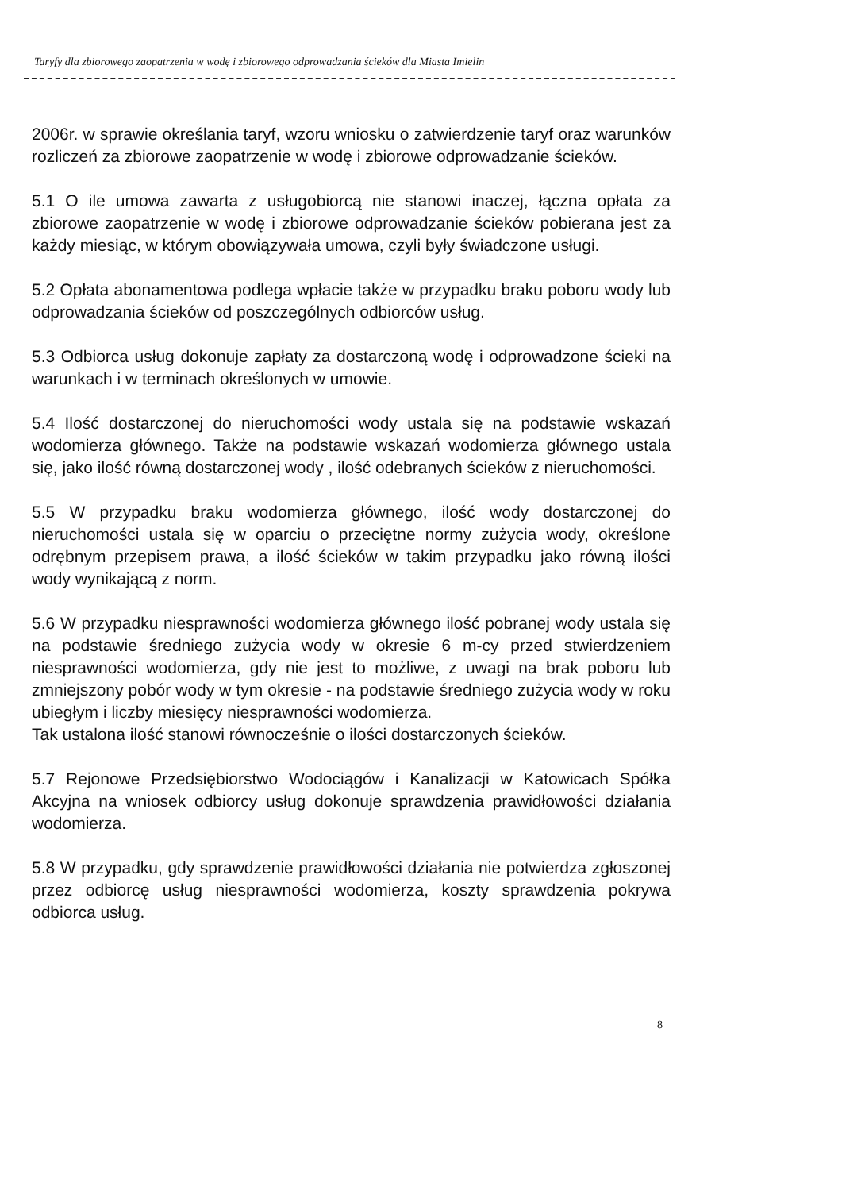Taryfy dla zbiorowego zaopatrzenia w wodę i zbiorowego odprowadzania ścieków dla Miasta Imielin
2006r. w sprawie określania taryf, wzoru wniosku o zatwierdzenie taryf oraz warunków rozliczeń za zbiorowe zaopatrzenie w wodę i zbiorowe odprowadzanie ścieków.
5.1 O ile umowa zawarta z usługobiorcą nie stanowi inaczej, łączna opłata za zbiorowe zaopatrzenie w wodę i zbiorowe odprowadzanie ścieków pobierana jest za każdy miesiąc, w którym obowiązywała umowa, czyli były świadczone usługi.
5.2 Opłata abonamentowa podlega wpłacie także w przypadku braku poboru wody lub odprowadzania ścieków od poszczególnych odbiorców usług.
5.3 Odbiorca usług dokonuje zapłaty za dostarczoną wodę i odprowadzone ścieki na warunkach i w terminach określonych w umowie.
5.4 Ilość dostarczonej do nieruchomości wody ustala się na podstawie wskazań wodomierza głównego. Także na podstawie wskazań wodomierza głównego ustala się, jako ilość równą dostarczonej wody , ilość odebranych ścieków z nieruchomości.
5.5 W przypadku braku wodomierza głównego, ilość wody dostarczonej do nieruchomości ustala się w oparciu o przeciętne normy zużycia wody, określone odrębnym przepisem prawa, a ilość ścieków w takim przypadku jako równą ilości wody wynikającą z norm.
5.6 W przypadku niesprawności wodomierza głównego ilość pobranej wody ustala się na podstawie średniego zużycia wody w okresie 6 m-cy przed stwierdzeniem niesprawności wodomierza, gdy nie jest to możliwe, z uwagi na brak poboru lub zmniejszony pobór wody w tym okresie - na podstawie średniego zużycia wody w roku ubiegłym i liczby miesięcy niesprawności wodomierza.
Tak ustalona ilość stanowi równocześnie o ilości dostarczonych ścieków.
5.7 Rejonowe Przedsiębiorstwo Wodociągów i Kanalizacji w Katowicach Spółka Akcyjna na wniosek odbiorcy usług dokonuje sprawdzenia prawidłowości działania wodomierza.
5.8 W przypadku, gdy sprawdzenie prawidłowości działania nie potwierdza zgłoszonej przez odbiorcę usług niesprawności wodomierza, koszty sprawdzenia pokrywa odbiorca usług.
8